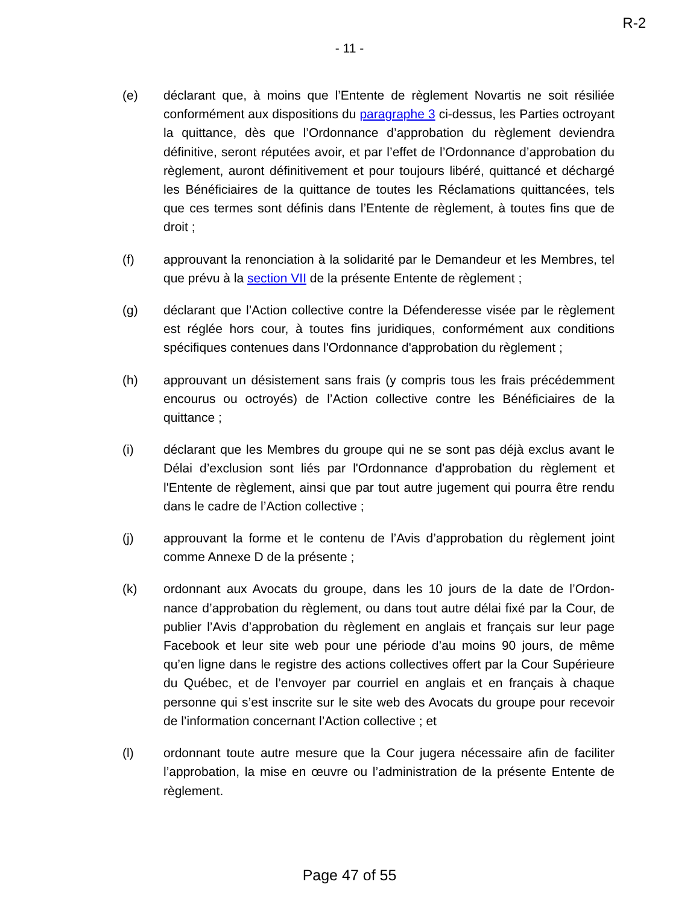R-2
- 11 -
(e) déclarant que, à moins que l’Entente de règlement Novartis ne soit résiliée conformément aux dispositions du paragraphe 3 ci-dessus, les Parties octroyant la quittance, dès que l’Ordonnance d’approbation du règlement deviendra définitive, seront réputées avoir, et par l’effet de l’Ordonnance d’approbation du règlement, auront définitivement et pour toujours libéré, quittancé et déchargé les Bénéficiaires de la quittance de toutes les Réclamations quittancées, tels que ces termes sont définis dans l’Entente de règlement, à toutes fins que de droit ;
(f) approuvant la renonciation à la solidarité par le Demandeur et les Membres, tel que prévu à la section VII de la présente Entente de règlement ;
(g) déclarant que l’Action collective contre la Défenderesse visée par le règlement est réglée hors cour, à toutes fins juridiques, conformément aux conditions spécifiques contenues dans l'Ordonnance d'approbation du règlement ;
(h) approuvant un désistement sans frais (y compris tous les frais précédemment encourus ou octroyés) de l’Action collective contre les Bénéficiaires de la quittance ;
(i) déclarant que les Membres du groupe qui ne se sont pas déjà exclus avant le Délai d’exclusion sont liés par l'Ordonnance d'approbation du règlement et l'Entente de règlement, ainsi que par tout autre jugement qui pourra être rendu dans le cadre de l’Action collective ;
(j) approuvant la forme et le contenu de l’Avis d’approbation du règlement joint comme Annexe D de la présente ;
(k) ordonnant aux Avocats du groupe, dans les 10 jours de la date de l’Ordon-nance d’approbation du règlement, ou dans tout autre délai fixé par la Cour, de publier l’Avis d’approbation du règlement en anglais et français sur leur page Facebook et leur site web pour une période d’au moins 90 jours, de même qu’en ligne dans le registre des actions collectives offert par la Cour Supérieure du Québec, et de l’envoyer par courriel en anglais et en français à chaque personne qui s’est inscrite sur le site web des Avocats du groupe pour recevoir de l’information concernant l’Action collective ; et
(l) ordonnant toute autre mesure que la Cour jugera nécessaire afin de faciliter l’approbation, la mise en œuvre ou l’administration de la présente Entente de règlement.
Page 47 of 55